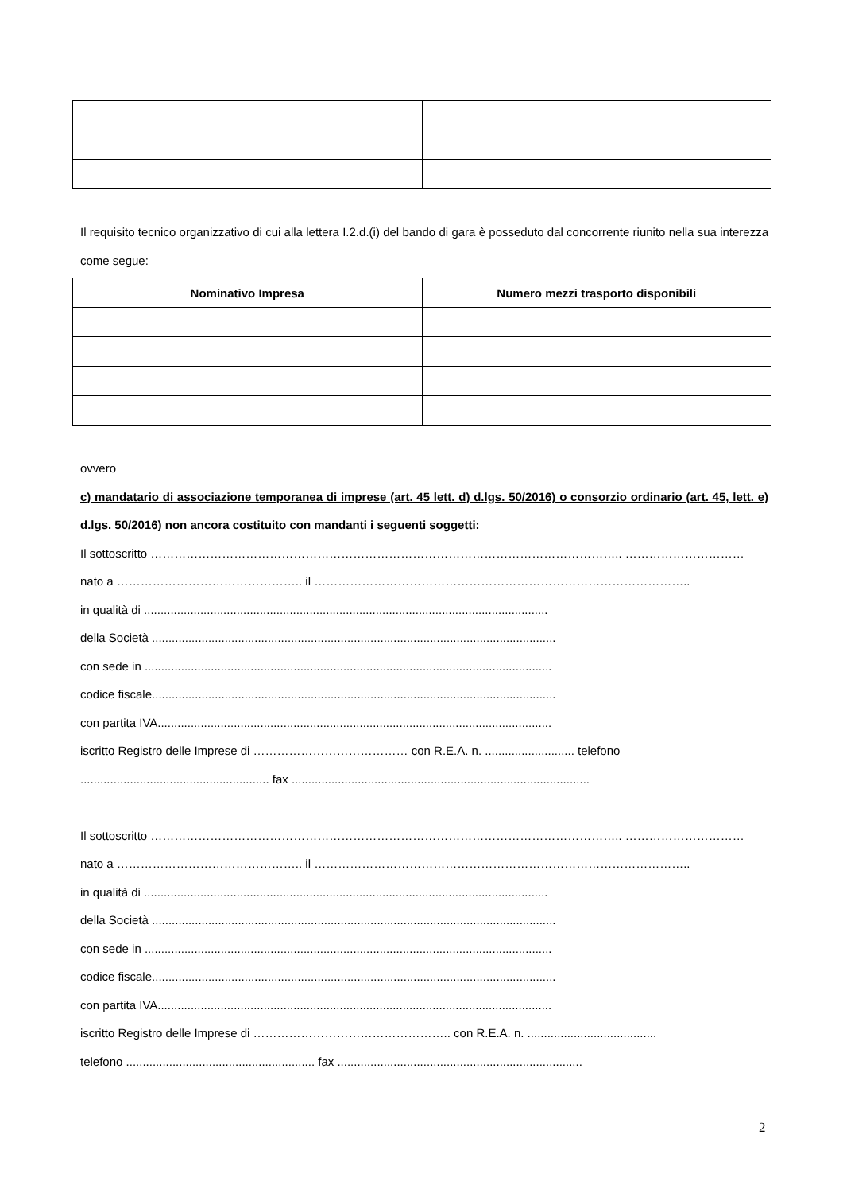Il requisito tecnico organizzativo di cui alla lettera I.2.d.(i) del bando di gara è posseduto dal concorrente riunito nella sua interezza come segue:
| Nominativo Impresa | Numero mezzi trasporto disponibili |
| --- | --- |
ovvero
c) mandatario di associazione temporanea di imprese (art. 45 lett. d) d.lgs. 50/2016) o consorzio ordinario (art. 45, lett. e) d.lgs. 50/2016) non ancora costituito con mandanti i seguenti soggetti:
Il sottoscritto ……………………………………………………………………………………………………….. …………………………
nato a ……………………………………….. il …………………………………………………………………………………..
in qualità di ..........................................................................................................................
della Società ..........................................................................................................................
con sede in ...........................................................................................................................
codice fiscale..........................................................................................................................
con partita IVA.......................................................................................................................
iscritto Registro delle Imprese di ………………………………… con R.E.A. n. ........................... telefono ......................................................... fax ..........................................................................................
Il sottoscritto ……………………………………………………………………………………………………….. …………………………
nato a ……………………………………….. il …………………………………………………………………………………..
in qualità di ..........................................................................................................................
della Società ..........................................................................................................................
con sede in ...........................................................................................................................
codice fiscale..........................................................................................................................
con partita IVA.......................................................................................................................
iscritto Registro delle Imprese di ………………………………………….. con R.E.A. n. .......................................
telefono ......................................................... fax ..........................................................................
2